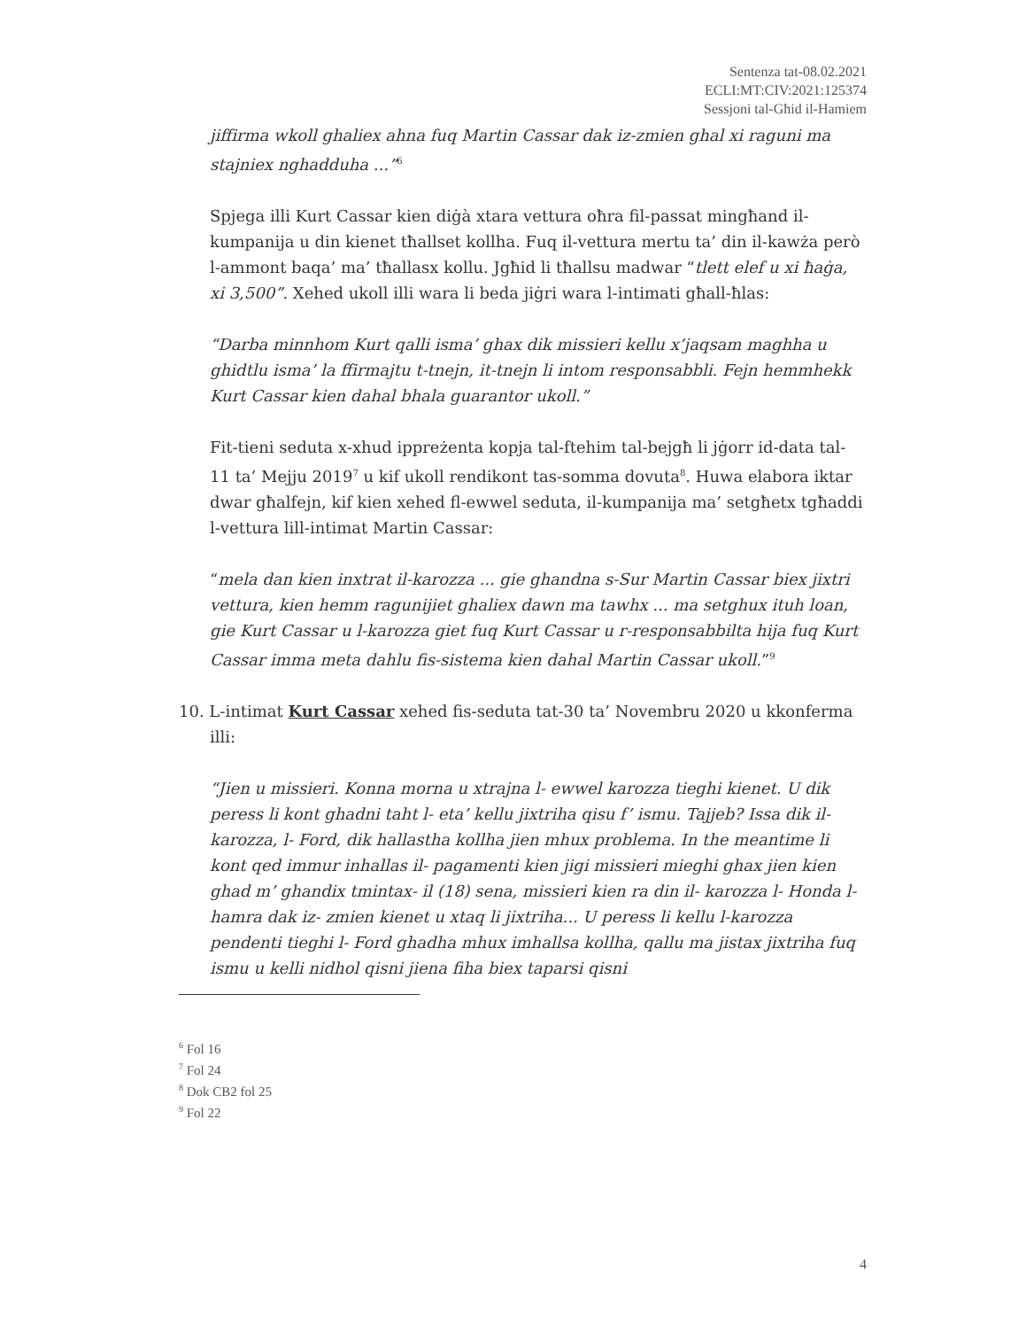Sentenza tat-08.02.2021
ECLI:MT:CIV:2021:125374
Sessjoni tal-Għid il-Hamiem
jiffirma wkoll ghaliex ahna fuq Martin Cassar dak iz-zmien ghal xi raguni ma stajniex nghadduha ...”<sup>6</sup>
Spjega illi Kurt Cassar kien diġà xtara vettura oħra fil-passat mingħand il-kumpanija u din kienet tħallset kollha. Fuq il-vettura mertu ta’ din il-kawża però l-ammont baqa’ ma’ tħallasx kollu. Jgħid li tħallsu madwar “tlett elef u xi ħaġa, xi 3,500”. Xehed ukoll illi wara li beda jiġri wara l-intimati għall-ħlas:
“Darba minnhom Kurt qalli isma’ ghax dik missieri kellu x’jaqsam maghha u ghidtlu isma’ la ffirmajtu t-tnejn, it-tnejn li intom responsabbli. Fejn hemmhekk Kurt Cassar kien dahal bhala guarantor ukoll.”
Fit-tieni seduta x-xhud ippreżenta kopja tal-ftehim tal-bejgħ li jġorr id-data tal-11 ta’ Mejju 2019<sup>7</sup> u kif ukoll rendikont tas-somma dovuta<sup>8</sup>. Huwa elabora iktar dwar għalfejn, kif kien xehed fl-ewwel seduta, il-kumpanija ma’ setgħetx tgħaddi l-vettura lill-intimat Martin Cassar:
“mela dan kien inxtrat il-karozza ... gie ghandna s-Sur Martin Cassar biex jixtri vettura, kien hemm ragunijiet ghaliex dawn ma tawhx ... ma setghux ituh loan, gie Kurt Cassar u l-karozza giet fuq Kurt Cassar u r-responsabbilta hija fuq Kurt Cassar imma meta dahlu fis-sistema kien dahal Martin Cassar ukoll.”<sup>9</sup>
10. L-intimat Kurt Cassar xehed fis-seduta tat-30 ta’ Novembru 2020 u kkonferma illi:
“Jien u missieri. Konna morna u xtrajna l- ewwel karozza tieghi kienet. U dik peress li kont ghadni taht l- eta’ kellu jixtriha qisu f’ ismu. Tajjeb? Issa dik il- karozza, l- Ford, dik hallastha kollha jien mhux problema. In the meantime li kont qed immur inhallas il- pagamenti kien jigi missieri mieghi ghax jien kien ghad m’ ghandix tmintax- il (18) sena, missieri kien ra din il- karozza l- Honda l-hamra dak iz- zmien kienet u xtaq li jixtriha... U peress li kellu l-karozza pendenti tieghi l- Ford ghadha mhux imhallsa kollha, qallu ma jistax jixtriha fuq ismu u kelli nidhol qisni jiena fiha biex taparsi qisni
<sup>6</sup> Fol 16
<sup>7</sup> Fol 24
<sup>8</sup> Dok CB2 fol 25
<sup>9</sup> Fol 22
4